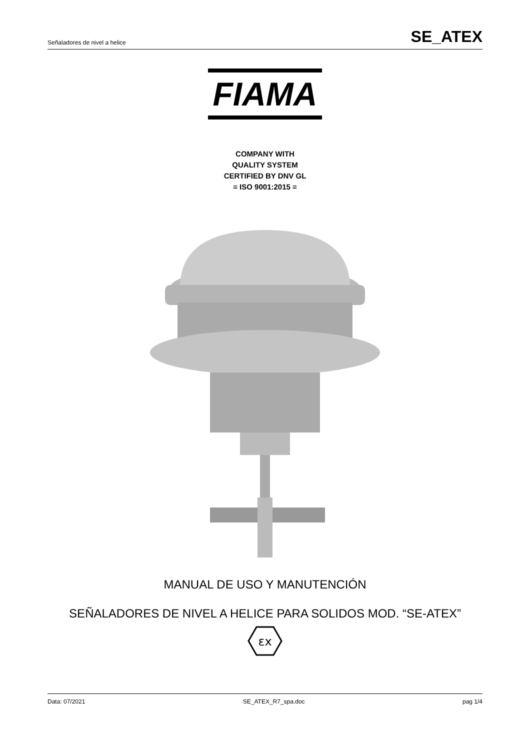Señaladores de nivel a helice SE_ATEX
FIAMA
COMPANY WITH
QUALITY SYSTEM
CERTIFIED BY DNV GL
= ISO 9001:2015 =
MANUAL DE USO Y MANUTENCIÓN
SEÑALADORES DE NIVEL A HELICE PARA SOLIDOS MOD. “SE-ATEX”
εx
Data: 07/2021 SE_ATEX_R7_spa.doc pag 1/4